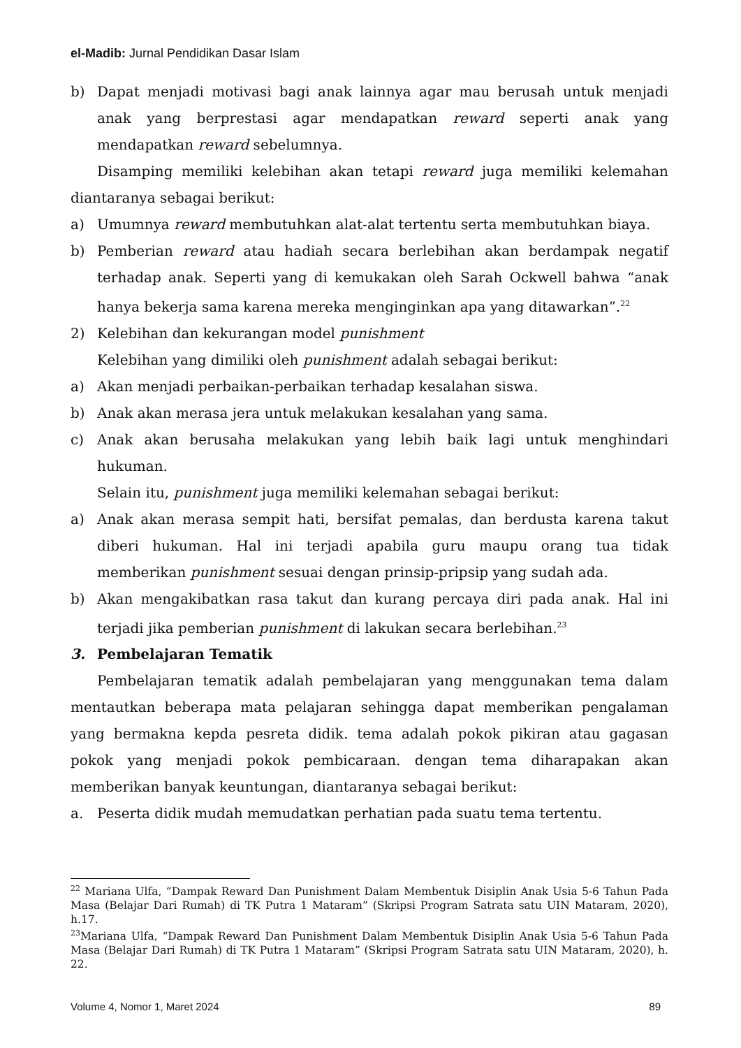el-Madib: Jurnal Pendidikan Dasar Islam
b) Dapat menjadi motivasi bagi anak lainnya agar mau berusah untuk menjadi anak yang berprestasi agar mendapatkan reward seperti anak yang mendapatkan reward sebelumnya.
Disamping memiliki kelebihan akan tetapi reward juga memiliki kelemahan diantaranya sebagai berikut:
a) Umumnya reward membutuhkan alat-alat tertentu serta membutuhkan biaya.
b) Pemberian reward atau hadiah secara berlebihan akan berdampak negatif terhadap anak. Seperti yang di kemukakan oleh Sarah Ockwell bahwa “anak hanya bekerja sama karena mereka menginginkan apa yang ditawarkan”.<sup>22</sup>
2) Kelebihan dan kekurangan model punishment
Kelebihan yang dimiliki oleh punishment adalah sebagai berikut:
a) Akan menjadi perbaikan-perbaikan terhadap kesalahan siswa.
b) Anak akan merasa jera untuk melakukan kesalahan yang sama.
c) Anak akan berusaha melakukan yang lebih baik lagi untuk menghindari hukuman.
Selain itu, punishment juga memiliki kelemahan sebagai berikut:
a) Anak akan merasa sempit hati, bersifat pemalas, dan berdusta karena takut diberi hukuman. Hal ini terjadi apabila guru maupu orang tua tidak memberikan punishment sesuai dengan prinsip-pripsip yang sudah ada.
b) Akan mengakibatkan rasa takut dan kurang percaya diri pada anak. Hal ini terjadi jika pemberian punishment di lakukan secara berlebihan.<sup>23</sup>
3. Pembelajaran Tematik
Pembelajaran tematik adalah pembelajaran yang menggunakan tema dalam mentautkan beberapa mata pelajaran sehingga dapat memberikan pengalaman yang bermakna kepda pesreta didik. tema adalah pokok pikiran atau gagasan pokok yang menjadi pokok pembicaraan. dengan tema diharapakan akan memberikan banyak keuntungan, diantaranya sebagai berikut:
a. Peserta didik mudah memudatkan perhatian pada suatu tema tertentu.
<sup>22</sup> Mariana Ulfa, “Dampak Reward Dan Punishment Dalam Membentuk Disiplin Anak Usia 5-6 Tahun Pada Masa (Belajar Dari Rumah) di TK Putra 1 Mataram” (Skripsi Program Satrata satu UIN Mataram, 2020), h.17.
<sup>23</sup> Mariana Ulfa, “Dampak Reward Dan Punishment Dalam Membentuk Disiplin Anak Usia 5-6 Tahun Pada Masa (Belajar Dari Rumah) di TK Putra 1 Mataram” (Skripsi Program Satrata satu UIN Mataram, 2020), h. 22.
Volume 4, Nomor 1, Maret 2024 89